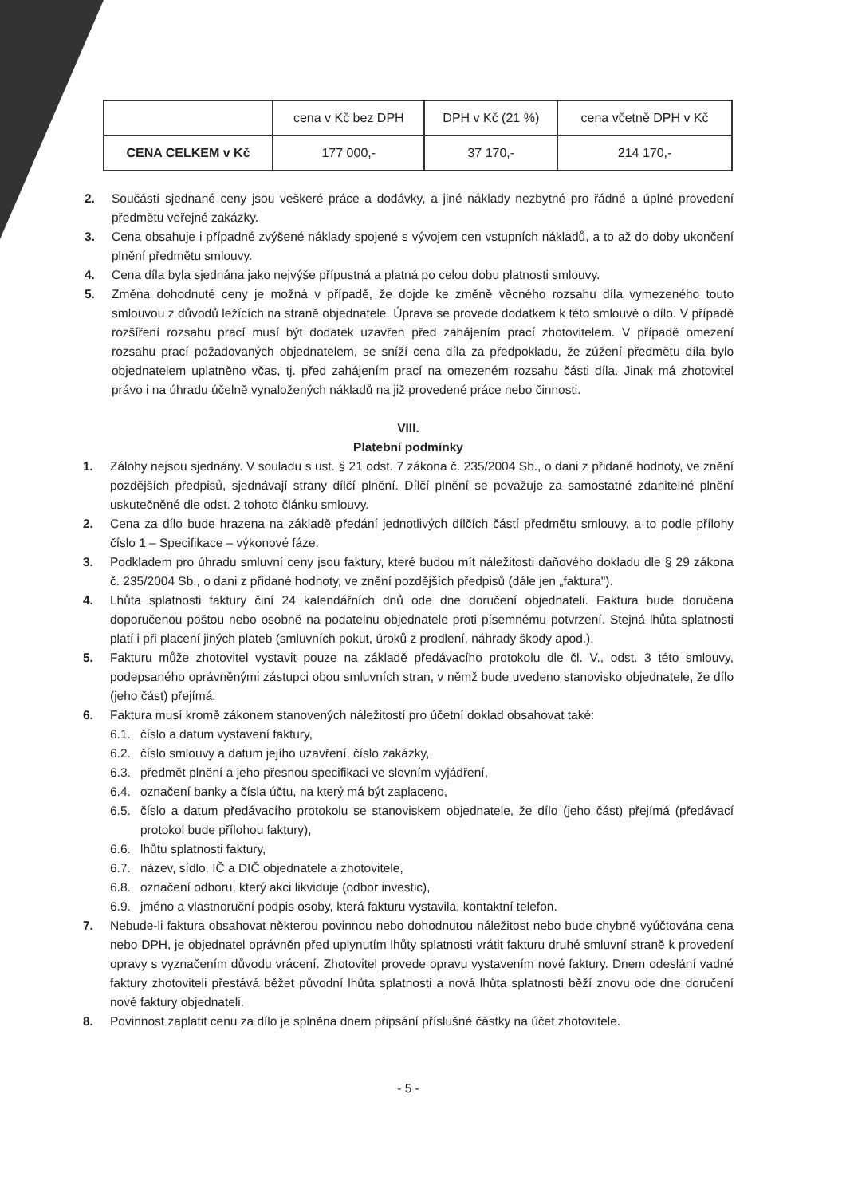| | cena v Kč bez DPH | DPH v Kč (21 %) | cena včetně DPH v Kč |
| CENA CELKEM v Kč | 177 000,- | 37 170,- | 214 170,- |
2. Součástí sjednané ceny jsou veškeré práce a dodávky, a jiné náklady nezbytné pro řádné a úplné provedení předmětu veřejné zakázky.
3. Cena obsahuje i případné zvýšené náklady spojené s vývojem cen vstupních nákladů, a to až do doby ukončení plnění předmětu smlouvy.
4. Cena díla byla sjednána jako nejvýše přípustná a platná po celou dobu platnosti smlouvy.
5. Změna dohodnuté ceny je možná v případě, že dojde ke změně věcného rozsahu díla vymezeného touto smlouvou z důvodů ležících na straně objednatele. Úprava se provede dodatkem k této smlouvě o dílo. V případě rozšíření rozsahu prací musí být dodatek uzavřen před zahájením prací zhotovitelem. V případě omezení rozsahu prací požadovaných objednatelem, se sníží cena díla za předpokladu, že zúžení předmětu díla bylo objednatelem uplatněno včas, tj. před zahájením prací na omezeném rozsahu části díla. Jinak má zhotovitel právo i na úhradu účelně vynaložených nákladů na již provedené práce nebo činnosti.
VIII.
Platební podmínky
1. Zálohy nejsou sjednány. V souladu s ust. § 21 odst. 7 zákona č. 235/2004 Sb., o dani z přidané hodnoty, ve znění pozdějších předpisů, sjednávají strany dílčí plnění. Dílčí plnění se považuje za samostatné zdanitelné plnění uskutečněné dle odst. 2 tohoto článku smlouvy.
2. Cena za dílo bude hrazena na základě předání jednotlivých dílčích částí předmětu smlouvy, a to podle přílohy číslo 1 – Specifikace – výkonové fáze.
3. Podkladem pro úhradu smluvní ceny jsou faktury, které budou mít náležitosti daňového dokladu dle § 29 zákona č. 235/2004 Sb., o dani z přidané hodnoty, ve znění pozdějších předpisů (dále jen „faktura").
4. Lhůta splatnosti faktury činí 24 kalendářních dnů ode dne doručení objednateli. Faktura bude doručena doporučenou poštou nebo osobně na podatelnu objednatele proti písemnému potvrzení. Stejná lhůta splatnosti platí i při placení jiných plateb (smluvních pokut, úroků z prodlení, náhrady škody apod.).
5. Fakturu může zhotovitel vystavit pouze na základě předávacího protokolu dle čl. V., odst. 3 této smlouvy, podepsaného oprávněnými zástupci obou smluvních stran, v němž bude uvedeno stanovisko objednatele, že dílo (jeho část) přejímá.
6. Faktura musí kromě zákonem stanovených náležitostí pro účetní doklad obsahovat také:
6.1. číslo a datum vystavení faktury,
6.2. číslo smlouvy a datum jejího uzavření, číslo zakázky,
6.3. předmět plnění a jeho přesnou specifikaci ve slovním vyjádření,
6.4. označení banky a čísla účtu, na který má být zaplaceno,
6.5. číslo a datum předávacího protokolu se stanoviskem objednatele, že dílo (jeho část) přejímá (předávací protokol bude přílohou faktury),
6.6. lhůtu splatnosti faktury,
6.7. název, sídlo, IČ a DIČ objednatele a zhotovitele,
6.8. označení odboru, který akci likviduje (odbor investic),
6.9. jméno a vlastnoruční podpis osoby, která fakturu vystavila, kontaktní telefon.
7. Nebude-li faktura obsahovat některou povinnou nebo dohodnutou náležitost nebo bude chybně vyúčtována cena nebo DPH, je objednatel oprávněn před uplynutím lhůty splatnosti vrátit fakturu druhé smluvní straně k provedení opravy s vyznačením důvodu vrácení. Zhotovitel provede opravu vystavením nové faktury. Dnem odeslání vadné faktury zhotoviteli přestává běžet původní lhůta splatnosti a nová lhůta splatnosti běží znovu ode dne doručení nové faktury objednateli.
8. Povinnost zaplatit cenu za dílo je splněna dnem připsání příslušné částky na účet zhotovitele.
- 5 -